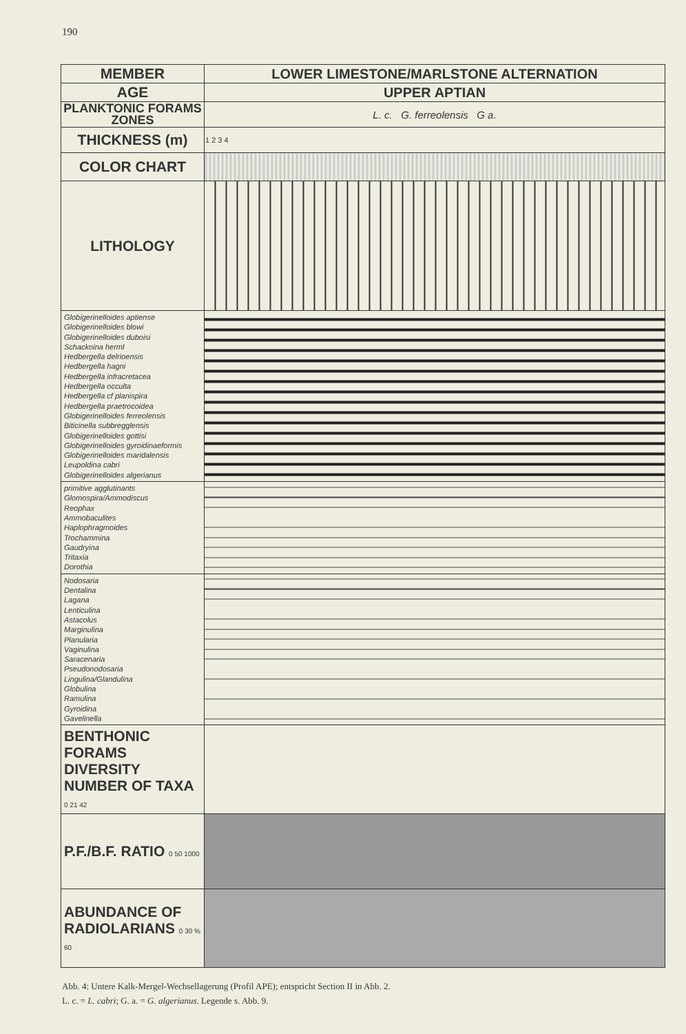190
| MEMBER | LOWER LIMESTONE/MARLSTONE ALTERNATION |
| AGE | UPPER APTIAN |
| PLANKTONIC FORAMS ZONES | L. c. G. ferreolensis G a. |
| THICKNESS (m) | 1 2 3 4 |
| COLOR CHART | |
| LITHOLOGY | |
| Globigerinelloides aptiense Globigerinelloides blowi Globigerinelloides duboisi Schackoina herml Hedbergella delrioensis Hedbergella hagni Hedbergella infracretacea Hedbergella occulta Hedbergella cf planispira Hedbergella praetrocoidea Globigerinelloides ferreolensis Biticinella subbregglensis Globigerinelloides gottisi Globigerinelloides gyroidinaeformis Globigerinelloides maridalensis Leupoldina cabri Globigerinelloides algerianus | |
| primitive agglutinants Glomospira/Ammodiscus Reophax Ammobaculites Haplophragmoides Trochammina Gaudryina Tritaxia Dorothia | |
| Nodosaria Dentalina Lagana Lenticulina Astacolus Marginulina Planularia Vaginulina Saracenaria Pseudonodosaria Lingulina/Glandulina Globulina Ramulina Gyroidina Gavelinella | |
| BENTHONIC FORAMS DIVERSITY NUMBER OF TAXA 0 21 42 | |
| P.F./B.F. RATIO 0 50 1000 | |
| ABUNDANCE OF RADIOLARIANS 0 30 % 60 | |
Abb. 4: Untere Kalk-Mergel-Wechsellagerung (Profil APE); entspricht Section II in Abb. 2.
L. c. = L. cabri; G. a. = G. algerianus. Legende s. Abb. 9.